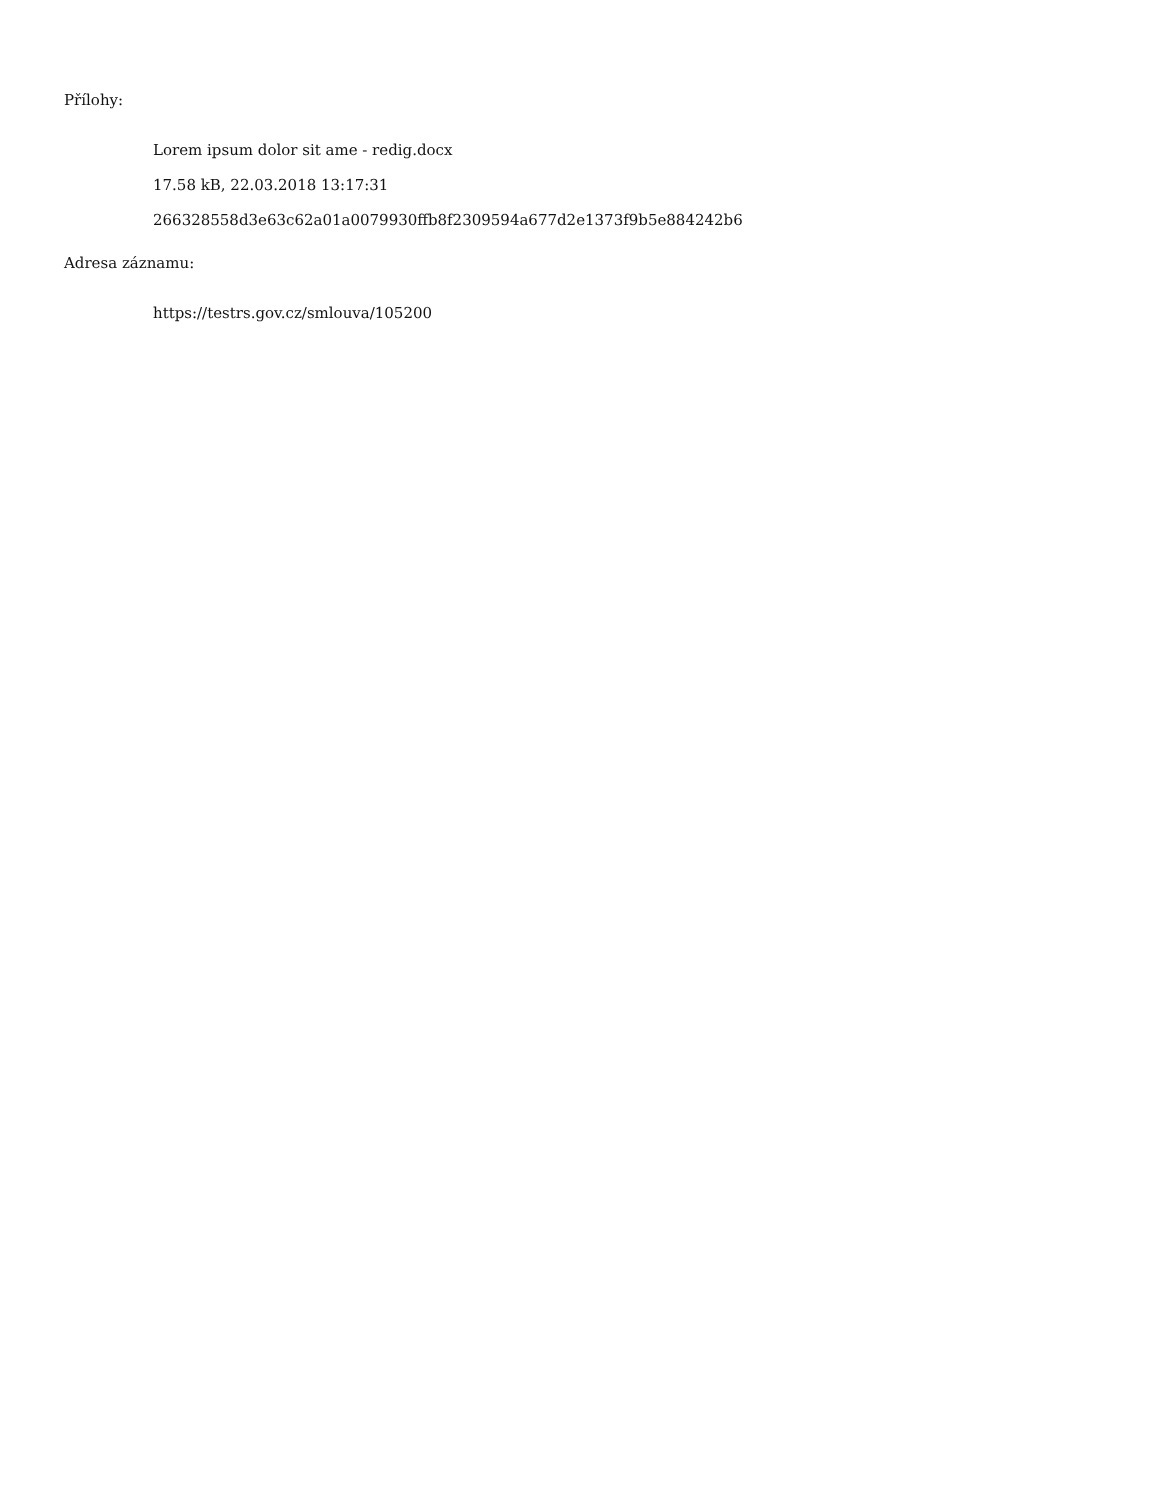Přílohy:
Lorem ipsum dolor sit ame - redig.docx
17.58 kB, 22.03.2018 13:17:31
266328558d3e63c62a01a0079930ffb8f2309594a677d2e1373f9b5e884242b6
Adresa záznamu:
https://testrs.gov.cz/smlouva/105200